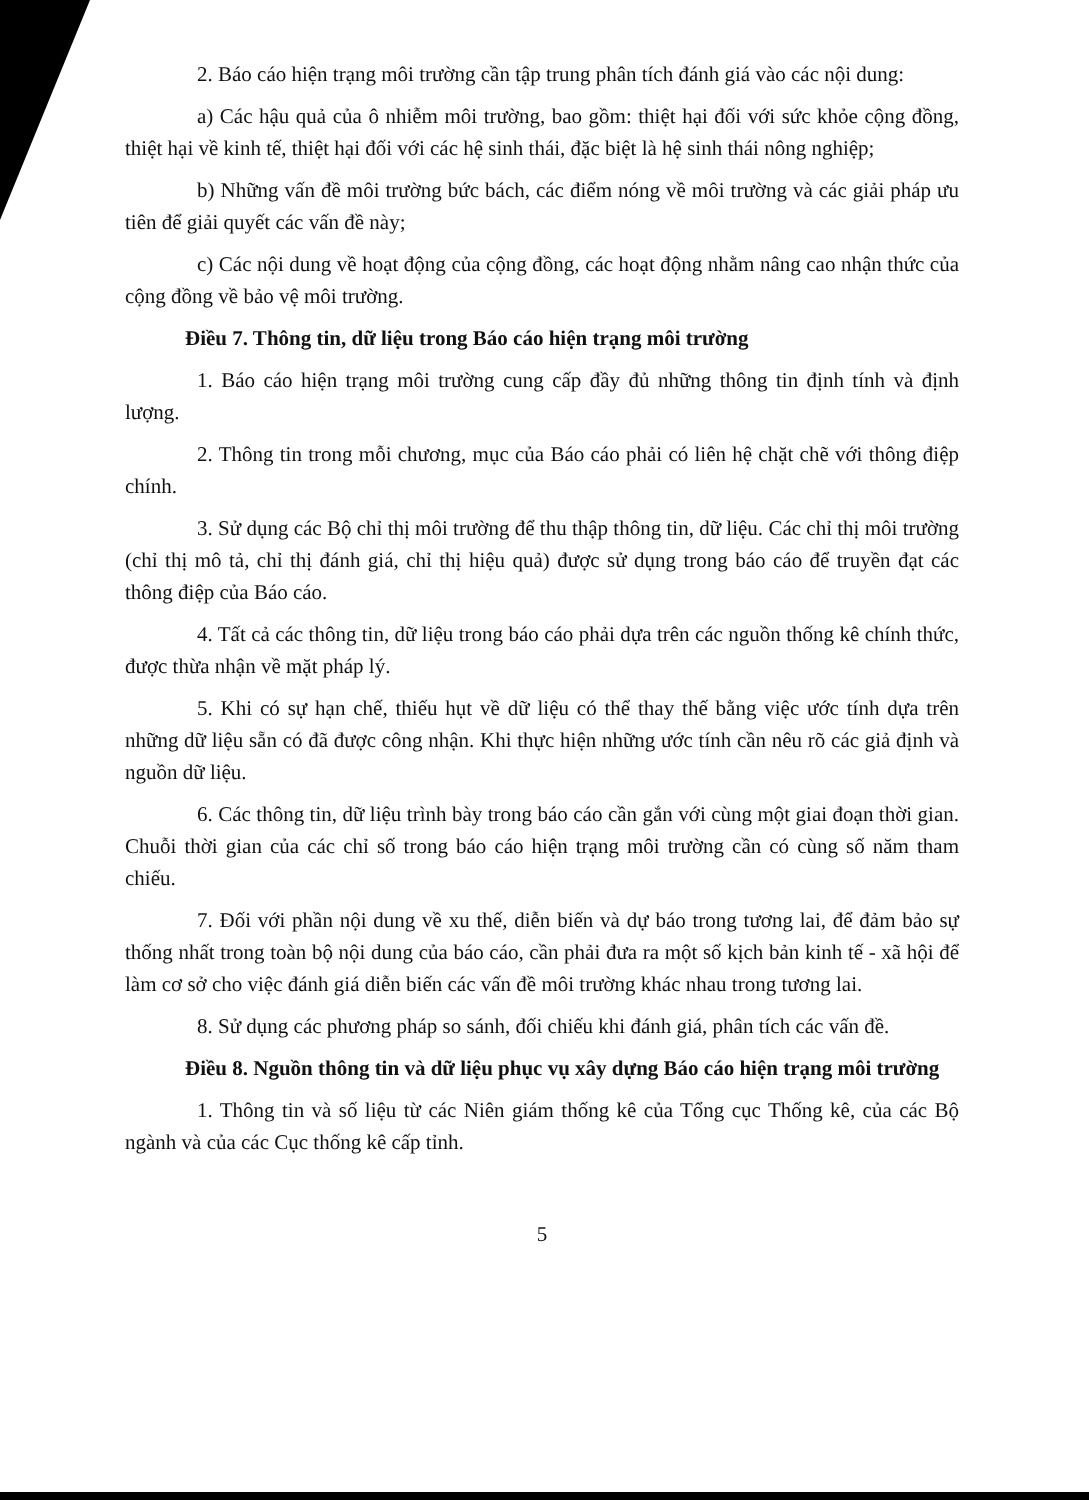2. Báo cáo hiện trạng môi trường cần tập trung phân tích đánh giá vào các nội dung:
a) Các hậu quả của ô nhiễm môi trường, bao gồm: thiệt hại đối với sức khỏe cộng đồng, thiệt hại về kinh tế, thiệt hại đối với các hệ sinh thái, đặc biệt là hệ sinh thái nông nghiệp;
b) Những vấn đề môi trường bức bách, các điểm nóng về môi trường và các giải pháp ưu tiên để giải quyết các vấn đề này;
c) Các nội dung về hoạt động của cộng đồng, các hoạt động nhằm nâng cao nhận thức của cộng đồng về bảo vệ môi trường.
Điều 7. Thông tin, dữ liệu trong Báo cáo hiện trạng môi trường
1. Báo cáo hiện trạng môi trường cung cấp đầy đủ những thông tin định tính và định lượng.
2. Thông tin trong mỗi chương, mục của Báo cáo phải có liên hệ chặt chẽ với thông điệp chính.
3. Sử dụng các Bộ chỉ thị môi trường để thu thập thông tin, dữ liệu. Các chỉ thị môi trường (chỉ thị mô tả, chỉ thị đánh giá, chỉ thị hiệu quả) được sử dụng trong báo cáo để truyền đạt các thông điệp của Báo cáo.
4. Tất cả các thông tin, dữ liệu trong báo cáo phải dựa trên các nguồn thống kê chính thức, được thừa nhận về mặt pháp lý.
5. Khi có sự hạn chế, thiếu hụt về dữ liệu có thể thay thế bằng việc ước tính dựa trên những dữ liệu sẵn có đã được công nhận. Khi thực hiện những ước tính cần nêu rõ các giả định và nguồn dữ liệu.
6. Các thông tin, dữ liệu trình bày trong báo cáo cần gắn với cùng một giai đoạn thời gian. Chuỗi thời gian của các chỉ số trong báo cáo hiện trạng môi trường cần có cùng số năm tham chiếu.
7. Đối với phần nội dung về xu thế, diễn biến và dự báo trong tương lai, để đảm bảo sự thống nhất trong toàn bộ nội dung của báo cáo, cần phải đưa ra một số kịch bản kinh tế - xã hội để làm cơ sở cho việc đánh giá diễn biến các vấn đề môi trường khác nhau trong tương lai.
8. Sử dụng các phương pháp so sánh, đối chiếu khi đánh giá, phân tích các vấn đề.
Điều 8. Nguồn thông tin và dữ liệu phục vụ xây dựng Báo cáo hiện trạng môi trường
1. Thông tin và số liệu từ các Niên giám thống kê của Tổng cục Thống kê, của các Bộ ngành và của các Cục thống kê cấp tỉnh.
5